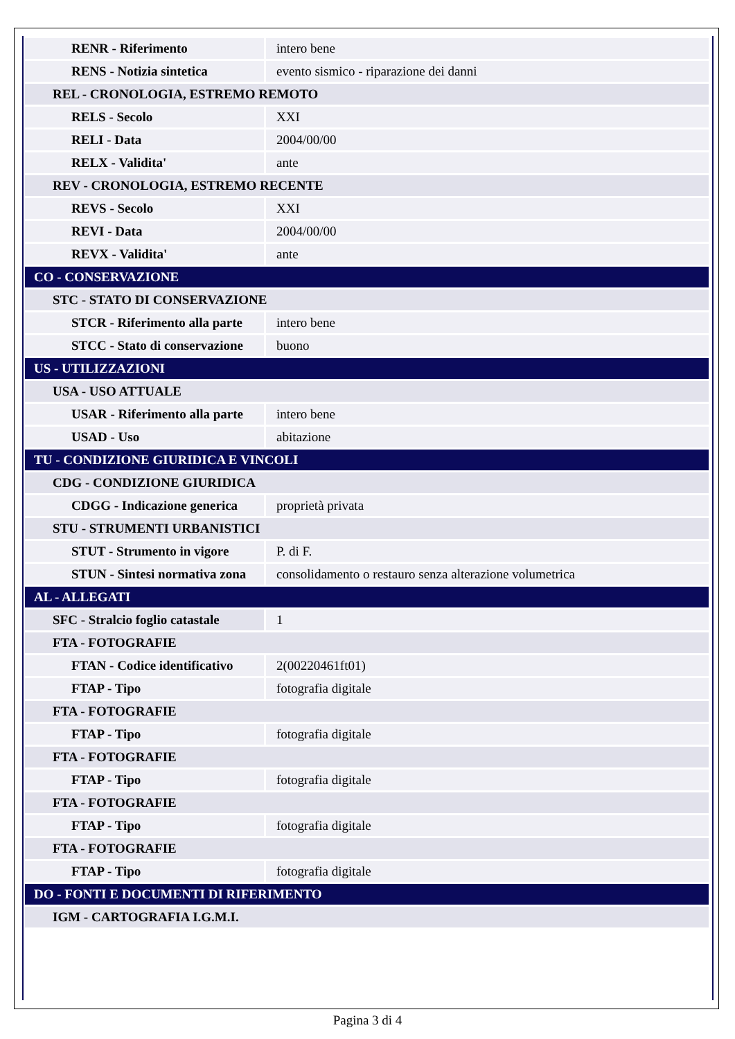| RENR - Riferimento | intero bene |
| RENS - Notizia sintetica | evento sismico - riparazione dei danni |
| REL - CRONOLOGIA, ESTREMO REMOTO | |
| RELS - Secolo | XXI |
| RELI - Data | 2004/00/00 |
| RELX - Validita' | ante |
| REV - CRONOLOGIA, ESTREMO RECENTE | |
| REVS - Secolo | XXI |
| REVI - Data | 2004/00/00 |
| REVX - Validita' | ante |
| CO - CONSERVAZIONE | |
| STC - STATO DI CONSERVAZIONE | |
| STCR - Riferimento alla parte | intero bene |
| STCC - Stato di conservazione | buono |
| US - UTILIZZAZIONI | |
| USA - USO ATTUALE | |
| USAR - Riferimento alla parte | intero bene |
| USAD - Uso | abitazione |
| TU - CONDIZIONE GIURIDICA E VINCOLI | |
| CDG - CONDIZIONE GIURIDICA | |
| CDGG - Indicazione generica | proprietà privata |
| STU - STRUMENTI URBANISTICI | |
| STUT - Strumento in vigore | P. di F. |
| STUN - Sintesi normativa zona | consolidamento o restauro senza alterazione volumetrica |
| AL - ALLEGATI | |
| SFC - Stralcio foglio catastale | 1 |
| FTA - FOTOGRAFIE | |
| FTAN - Codice identificativo | 2(00220461ft01) |
| FTAP - Tipo | fotografia digitale |
| FTA - FOTOGRAFIE | |
| FTAP - Tipo | fotografia digitale |
| FTA - FOTOGRAFIE | |
| FTAP - Tipo | fotografia digitale |
| FTA - FOTOGRAFIE | |
| FTAP - Tipo | fotografia digitale |
| FTA - FOTOGRAFIE | |
| FTAP - Tipo | fotografia digitale |
| DO - FONTI E DOCUMENTI DI RIFERIMENTO | |
| IGM - CARTOGRAFIA I.G.M.I. | |
Pagina 3 di 4